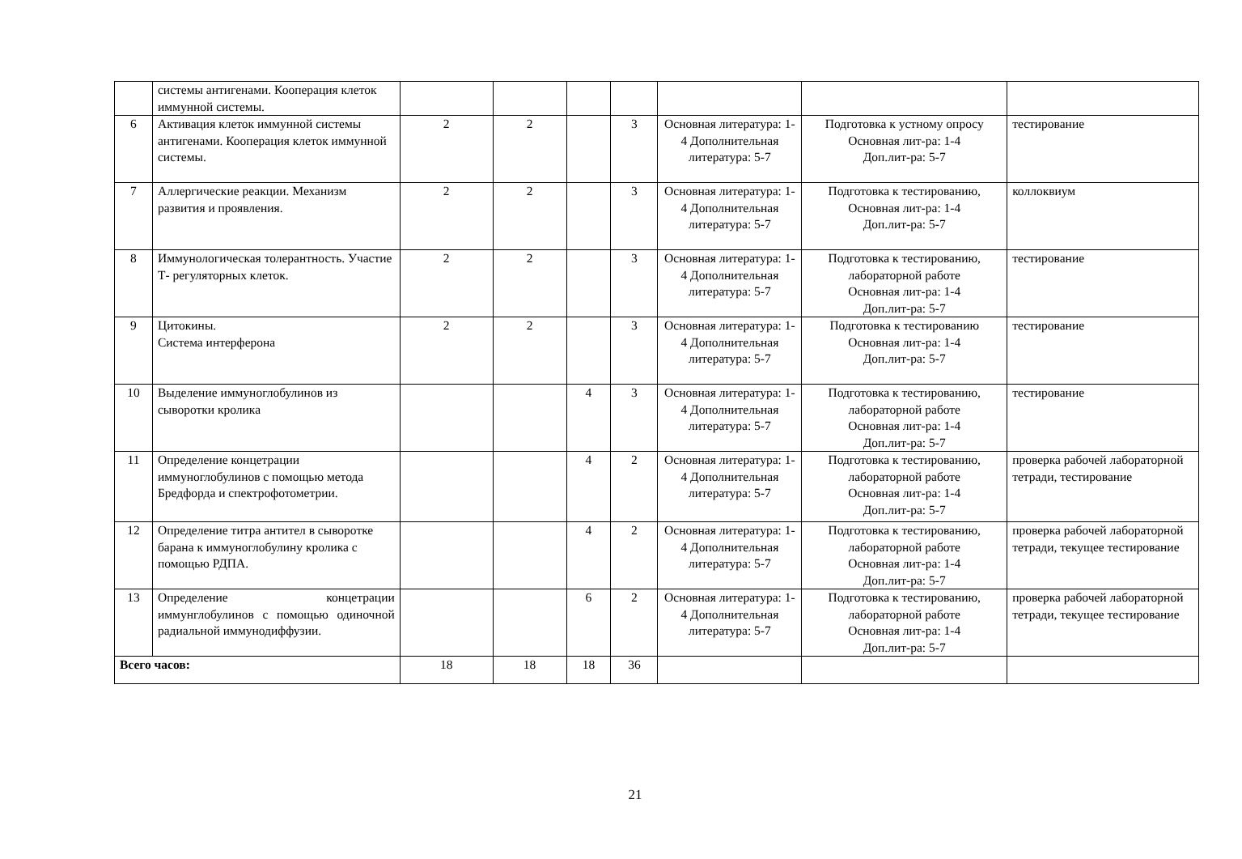| | системы антигенами. Кооперация клеток иммунной системы. | | | | | | | |
| 6 | Активация клеток иммунной системы антигенами. Кооперация клеток иммунной системы. | 2 | 2 | | 3 | Основная литература: 1-4 Дополнительная литература: 5-7 | Подготовка к устному опросу Основная лит-ра: 1-4 Доп.лит-ра: 5-7 | тестирование |
| 7 | Аллергические реакции. Механизм развития и проявления. | 2 | 2 | | 3 | Основная литература: 1-4 Дополнительная литература: 5-7 | Подготовка к тестированию, Основная лит-ра: 1-4 Доп.лит-ра: 5-7 | коллоквиум |
| 8 | Иммунологическая толерантность. Участие Т- регуляторных клеток. | 2 | 2 | | 3 | Основная литература: 1-4 Дополнительная литература: 5-7 | Подготовка к тестированию, лабораторной работе Основная лит-ра: 1-4 Доп.лит-ра: 5-7 | тестирование |
| 9 | Цитокины. Система интерферона | 2 | 2 | | 3 | Основная литература: 1-4 Дополнительная литература: 5-7 | Подготовка к тестированию Основная лит-ра: 1-4 Доп.лит-ра: 5-7 | тестирование |
| 10 | Выделение иммуноглобулинов из сыворотки кролика | | | 4 | 3 | Основная литература: 1-4 Дополнительная литература: 5-7 | Подготовка к тестированию, лабораторной работе Основная лит-ра: 1-4 Доп.лит-ра: 5-7 | тестирование |
| 11 | Определение концетрации иммуноглобулинов с помощью метода Бредфорда и спектрофотометрии. | | | 4 | 2 | Основная литература: 1-4 Дополнительная литература: 5-7 | Подготовка к тестированию, лабораторной работе Основная лит-ра: 1-4 Доп.лит-ра: 5-7 | проверка рабочей лабораторной тетради, тестирование |
| 12 | Определение титра антител в сыворотке барана к иммуноглобулину кролика с помощью РДПА. | | | 4 | 2 | Основная литература: 1-4 Дополнительная литература: 5-7 | Подготовка к тестированию, лабораторной работе Основная лит-ра: 1-4 Доп.лит-ра: 5-7 | проверка рабочей лабораторной тетради, текущее тестирование |
| 13 | Определение концетрации иммунглобулинов с помощью одиночной радиальной иммунодиффузии. | | | 6 | 2 | Основная литература: 1-4 Дополнительная литература: 5-7 | Подготовка к тестированию, лабораторной работе Основная лит-ра: 1-4 Доп.лит-ра: 5-7 | проверка рабочей лабораторной тетради, текущее тестирование |
| Всего часов: | | 18 | 18 | 18 | 36 | | | |
21